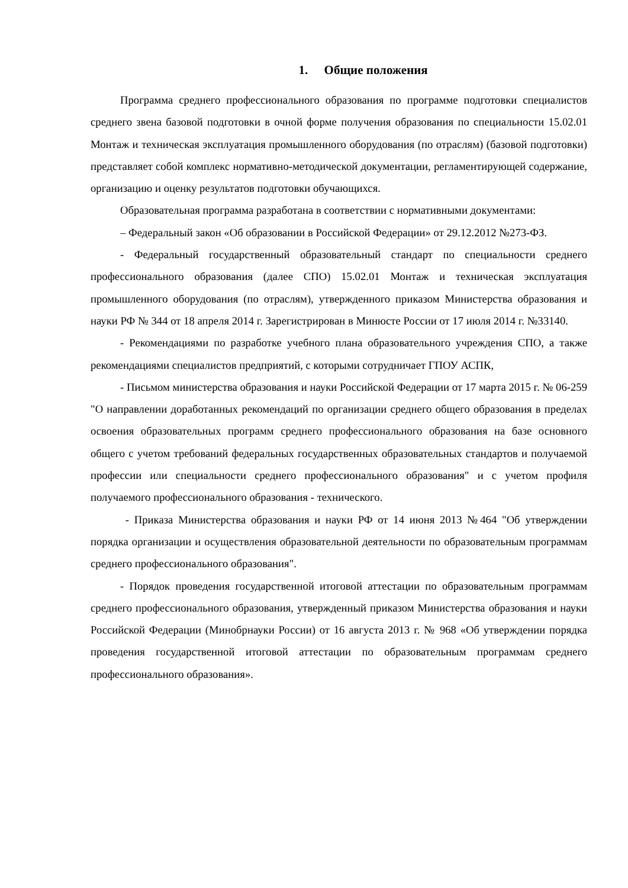1. Общие положения
Программа среднего профессионального образования по программе подготовки специалистов среднего звена базовой подготовки в очной форме получения образования по специальности 15.02.01 Монтаж и техническая эксплуатация промышленного оборудования (по отраслям) (базовой подготовки) представляет собой комплекс нормативно-методической документации, регламентирующей содержание, организацию и оценку результатов подготовки обучающихся.
Образовательная программа разработана в соответствии с нормативными документами:
– Федеральный закон «Об образовании в Российской Федерации» от 29.12.2012 №273-ФЗ.
- Федеральный государственный образовательный стандарт по специальности среднего профессионального образования (далее СПО) 15.02.01 Монтаж и техническая эксплуатация промышленного оборудования (по отраслям), утвержденного приказом Министерства образования и науки РФ № 344 от 18 апреля 2014 г. Зарегистрирован в Минюсте России от 17 июля 2014 г. №33140.
- Рекомендациями по разработке учебного плана образовательного учреждения СПО, а также рекомендациями специалистов предприятий, с которыми сотрудничает ГПОУ АСПК,
- Письмом министерства образования и науки Российской Федерации от 17 марта 2015 г. № 06-259 "О направлении доработанных рекомендаций по организации среднего общего образования в пределах освоения образовательных программ среднего профессионального образования на базе основного общего с учетом требований федеральных государственных образовательных стандартов и получаемой профессии или специальности среднего профессионального образования" и с учетом профиля получаемого профессионального образования - технического.
- Приказа Министерства образования и науки РФ от 14 июня 2013 №464 "Об утверждении порядка организации и осуществления образовательной деятельности по образовательным программам среднего профессионального образования".
- Порядок проведения государственной итоговой аттестации по образовательным программам среднего профессионального образования, утвержденный приказом Министерства образования и науки Российской Федерации (Минобрнауки России) от 16 августа 2013 г. № 968 «Об утверждении порядка проведения государственной итоговой аттестации по образовательным программам среднего профессионального образования».